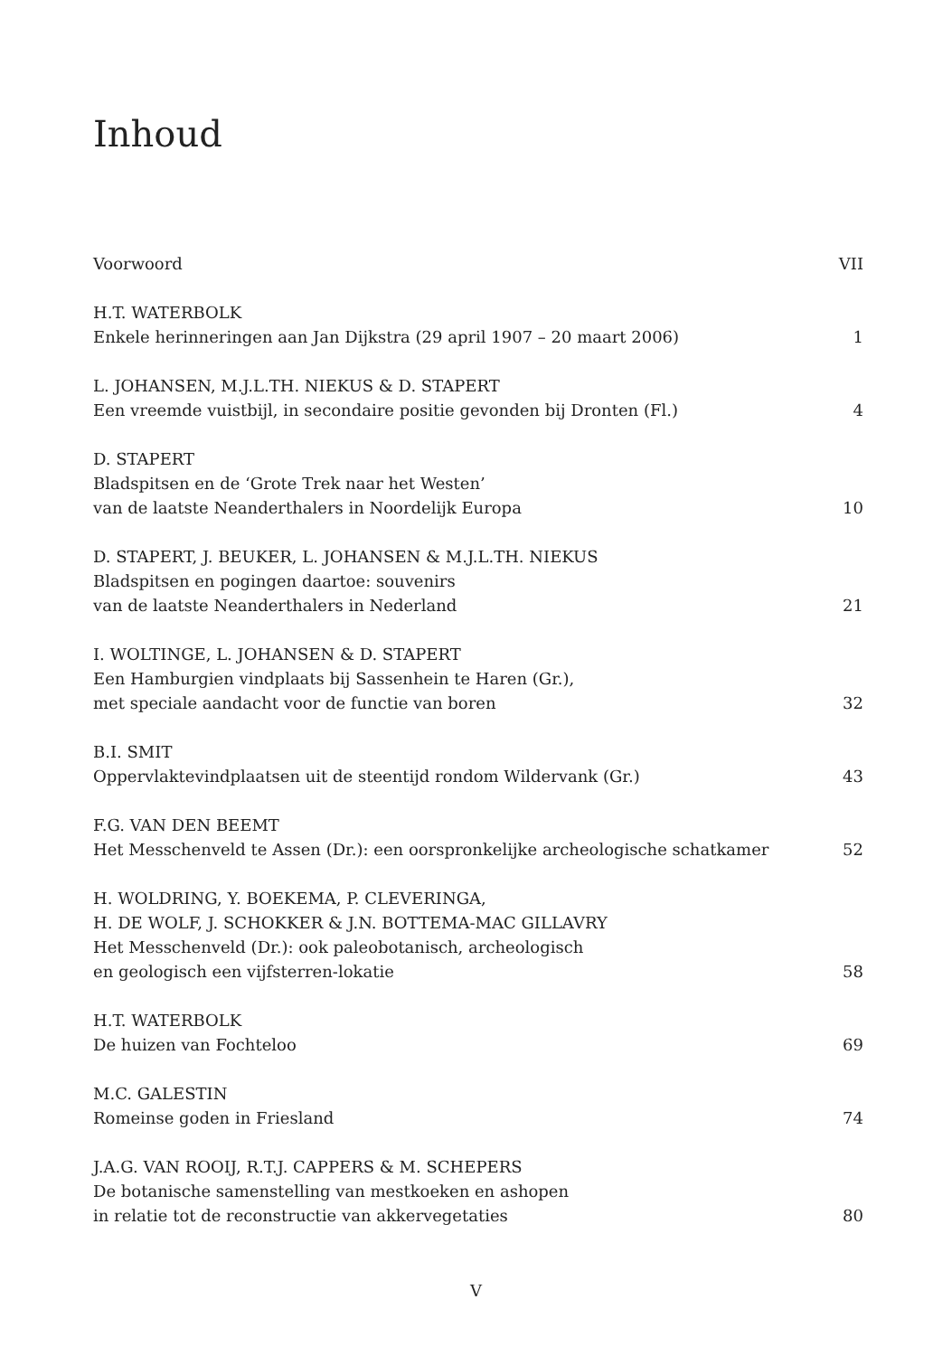Inhoud
Voorwoord
VII
H.T. WATERBOLK
Enkele herinneringen aan Jan Dijkstra (29 april 1907 – 20 maart 2006)
1
L. JOHANSEN, M.J.L.TH. NIEKUS & D. STAPERT
Een vreemde vuistbijl, in secondaire positie gevonden bij Dronten (Fl.)
4
D. STAPERT
Bladspitsen en de ‘Grote Trek naar het Westen’
van de laatste Neanderthalers in Noordelijk Europa
10
D. STAPERT, J. BEUKER, L. JOHANSEN & M.J.L.TH. NIEKUS
Bladspitsen en pogingen daartoe: souvenirs
van de laatste Neanderthalers in Nederland
21
I. WOLTINGE, L. JOHANSEN & D. STAPERT
Een Hamburgien vindplaats bij Sassenhein te Haren (Gr.),
met speciale aandacht voor de functie van boren
32
B.I. SMIT
Oppervlaktevindplaatsen uit de steentijd rondom Wildervank (Gr.)
43
F.G. VAN DEN BEEMT
Het Messchenveld te Assen (Dr.): een oorspronkelijke archeologische schatkamer
52
H. WOLDRING, Y. BOEKEMA, P. CLEVERINGA,
H. DE WOLF, J. SCHOKKER & J.N. BOTTEMA-MAC GILLAVRY
Het Messchenveld (Dr.): ook paleobotanisch, archeologisch
en geologisch een vijfsterren-lokatie
58
H.T. WATERBOLK
De huizen van Fochteloo
69
M.C. GALESTIN
Romeinse goden in Friesland
74
J.A.G. VAN ROOIJ, R.T.J. CAPPERS & M. SCHEPERS
De botanische samenstelling van mestkoeken en ashopen
in relatie tot de reconstructie van akkervegetaties
80
V